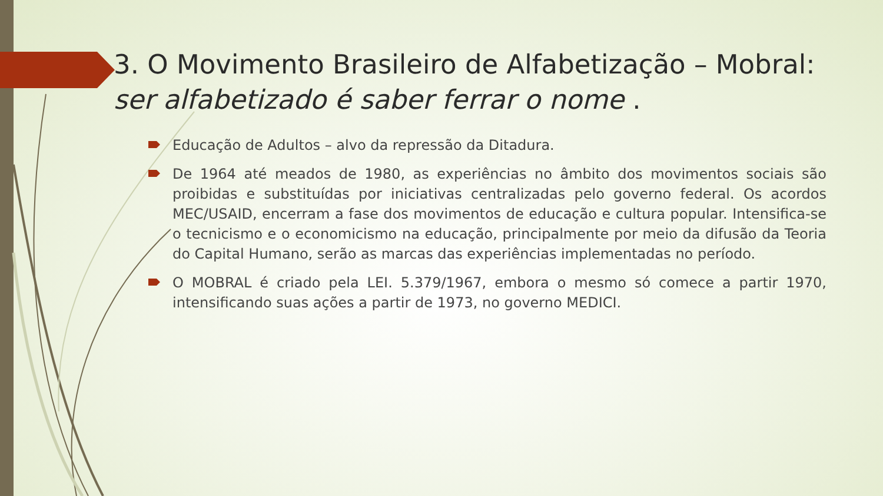3. O Movimento Brasileiro de Alfabetização – Mobral: ser alfabetizado é saber ferrar o nome .
Educação de Adultos – alvo da repressão da Ditadura.
De 1964 até meados de 1980, as experiências no âmbito dos movimentos sociais são proibidas e substituídas por iniciativas centralizadas pelo governo federal. Os acordos MEC/USAID, encerram a fase dos movimentos de educação e cultura popular. Intensifica-se o tecnicismo e o economicismo na educação, principalmente por meio da difusão da Teoria do Capital Humano, serão as marcas das experiências implementadas no período.
O MOBRAL é criado pela LEI. 5.379/1967, embora o mesmo só comece a partir 1970, intensificando suas ações a partir de 1973, no governo MEDICI.